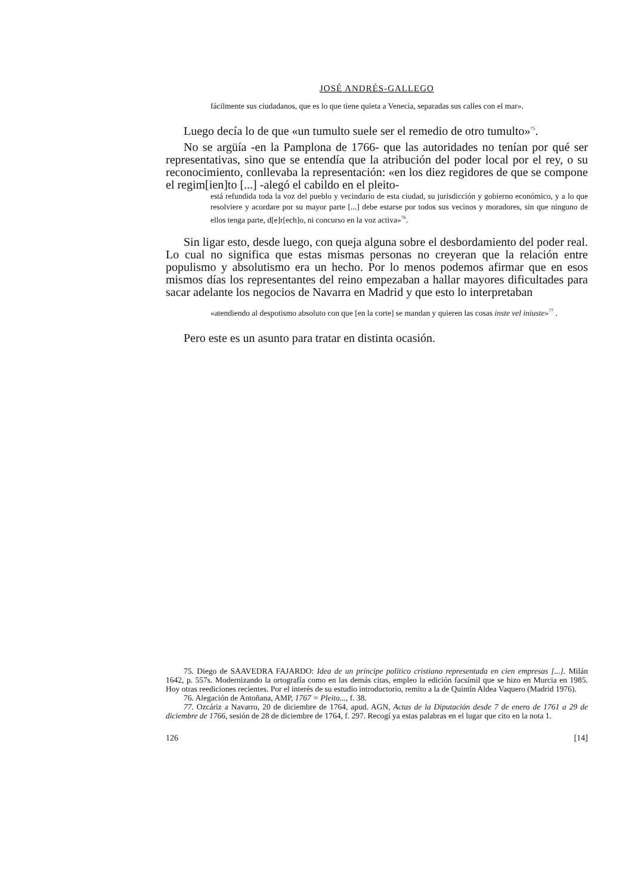JOSÉ ANDRÉS-GALLEGO
fácilmente sus ciudadanos, que es lo que tiene quieta a Venecia, separadas sus calles con el mar».
Luego decía lo de que «un tumulto suele ser el remedio de otro tumulto»<sup>75</sup>.
No se argüía -en la Pamplona de 1766- que las autoridades no tenían por qué ser representativas, sino que se entendía que la atribución del poder local por el rey, o su reconocimiento, conllevaba la representación: «en los diez regidores de que se compone el regim[ien]to [...] -alegó el cabildo en el pleito-
está refundida toda la voz del pueblo y vecindario de esta ciudad, su jurisdicción y gobierno económico, y a lo que resolviere y acordare por su mayor parte [...] debe estarse por todos sus vecinos y moradores, sin que ninguno de ellos tenga parte, d[e]r[ech]o, ni concurso en la voz activa»<sup>76</sup>.
Sin ligar esto, desde luego, con queja alguna sobre el desbordamiento del poder real. Lo cual no significa que estas mismas personas no creyeran que la relación entre populismo y absolutismo era un hecho. Por lo menos podemos afirmar que en esos mismos días los representantes del reino empezaban a hallar mayores dificultades para sacar adelante los negocios de Navarra en Madrid y que esto lo interpretaban
«atendiendo al despotismo absoluto con que [en la corte] se mandan y quieren las cosas inste vel iniuste»<sup>77</sup> .
Pero este es un asunto para tratar en distinta ocasión.
75. Diego de SAAVEDRA FAJARDO: Idea de un príncipe político cristiano representada en cien empresas [...]. Milán 1642, p. 557s. Modernizando la ortografía como en las demás citas, empleo la edición facsímil que se hizo en Murcia en 1985. Hoy otras reediciones recientes. Por el interés de su estudio introductorio, remito a la de Quintín Aldea Vaquero (Madrid 1976).
76. Alegación de Antoñana, AMP, 1767 = Pleito..., f. 38.
77. Ozcáriz a Navarro, 20 de diciembre de 1764, apud. AGN, Actas de la Diputación desde 7 de enero de 1761 a 29 de diciembre de 1766, sesión de 28 de diciembre de 1764, f. 297. Recogí ya estas palabras en el lugar que cito en la nota 1.
126 [14]